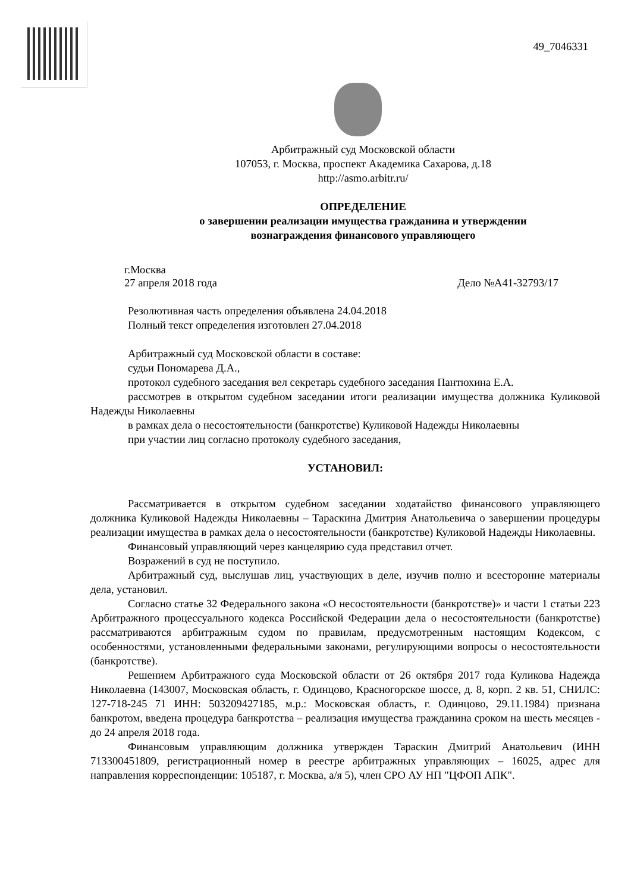49_7046331
Арбитражный суд Московской области
107053, г. Москва, проспект Академика Сахарова, д.18
http://asmo.arbitr.ru/
ОПРЕДЕЛЕНИЕ
о завершении реализации имущества гражданина и утверждении
вознаграждения финансового управляющего
г.Москва
27 апреля 2018 года Дело №А41-32793/17
Резолютивная часть определения объявлена 24.04.2018
Полный текст определения изготовлен 27.04.2018
Арбитражный суд Московской области в составе:
судьи Пономарева Д.А.,
протокол судебного заседания вел секретарь судебного заседания Пантюхина Е.А.
рассмотрев в открытом судебном заседании итоги реализации имущества должника Куликовой Надежды Николаевны
в рамках дела о несостоятельности (банкротстве) Куликовой Надежды Николаевны
при участии лиц согласно протоколу судебного заседания,
УСТАНОВИЛ:
Рассматривается в открытом судебном заседании ходатайство финансового управляющего должника Куликовой Надежды Николаевны – Тараскина Дмитрия Анатольевича о завершении процедуры реализации имущества в рамках дела о несостоятельности (банкротстве) Куликовой Надежды Николаевны.
Финансовый управляющий через канцелярию суда представил отчет.
Возражений в суд не поступило.
Арбитражный суд, выслушав лиц, участвующих в деле, изучив полно и всесторонне материалы дела, установил.
Согласно статье 32 Федерального закона «О несостоятельности (банкротстве)» и части 1 статьи 223 Арбитражного процессуального кодекса Российской Федерации дела о несостоятельности (банкротстве) рассматриваются арбитражным судом по правилам, предусмотренным настоящим Кодексом, с особенностями, установленными федеральными законами, регулирующими вопросы о несостоятельности (банкротстве).
Решением Арбитражного суда Московской области от 26 октября 2017 года Куликова Надежда Николаевна (143007, Московская область, г. Одинцово, Красногорское шоссе, д. 8, корп. 2 кв. 51, СНИЛС: 127-718-245 71 ИНН: 503209427185, м.р.: Московская область, г. Одинцово, 29.11.1984) признана банкротом, введена процедура банкротства – реализация имущества гражданина сроком на шесть месяцев - до 24 апреля 2018 года.
Финансовым управляющим должника утвержден Тараскин Дмитрий Анатольевич (ИНН 713300451809, регистрационный номер в реестре арбитражных управляющих – 16025, адрес для направления корреспонденции: 105187, г. Москва, а/я 5), член СРО АУ НП "ЦФОП АПК".